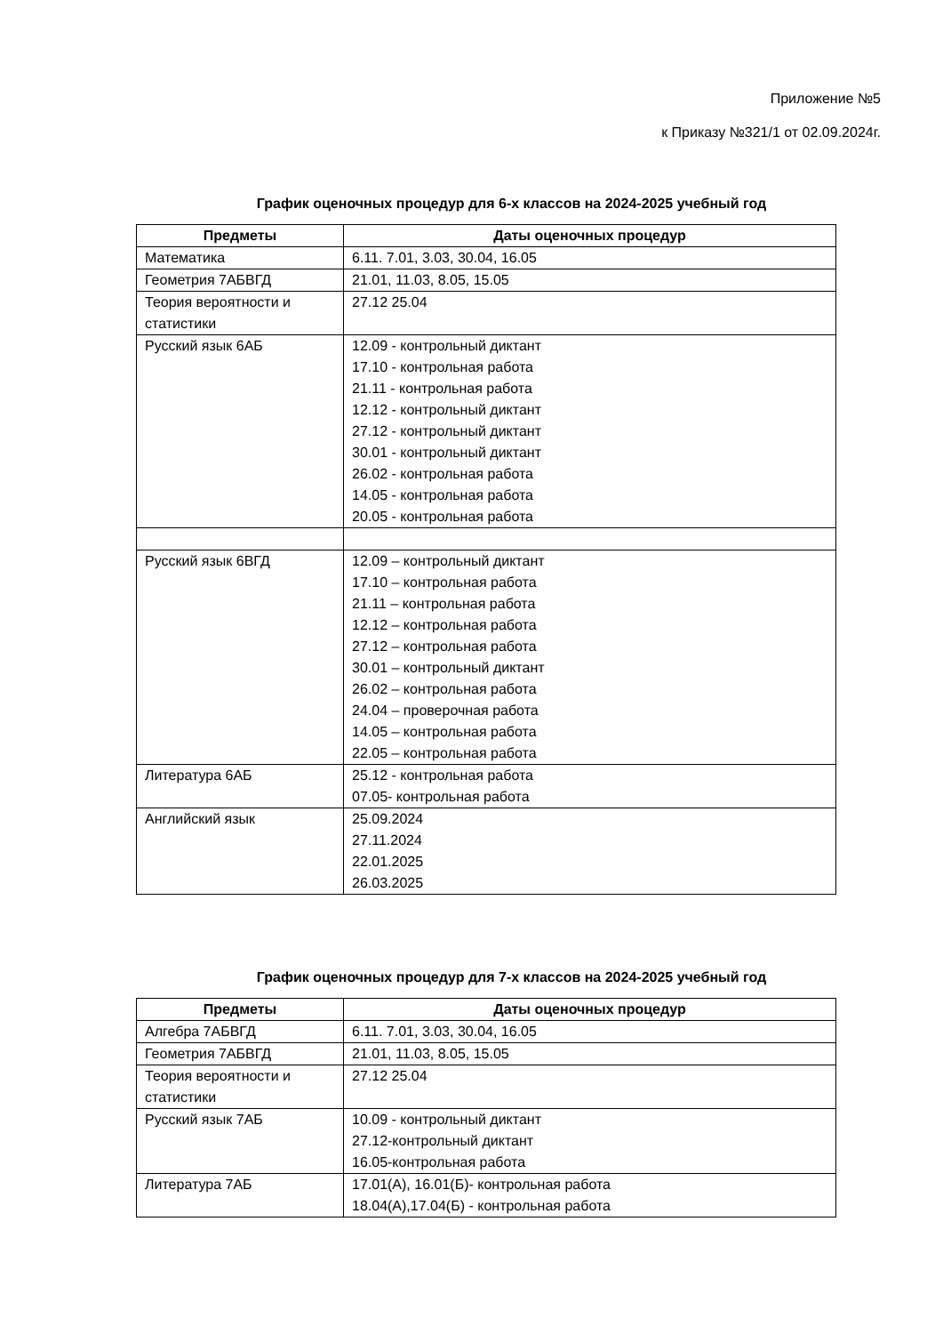Приложение №5
к Приказу №321/1 от 02.09.2024г.
График оценочных процедур для 6-х классов на 2024-2025 учебный год
| Предметы | Даты оценочных процедур |
| --- | --- |
| Математика | 6.11. 7.01, 3.03, 30.04, 16.05 |
| Геометрия 7АБВГД | 21.01, 11.03, 8.05, 15.05 |
| Теория вероятности и статистики | 27.12 25.04 |
| Русский язык 6АБ | 12.09 - контрольный диктант 17.10 - контрольная работа 21.11 - контрольная работа 12.12 - контрольный диктант 27.12 - контрольный диктант 30.01 - контрольный диктант 26.02 - контрольная работа 14.05 - контрольная работа 20.05 - контрольная работа |
| Русский язык 6ВГД | 12.09 – контрольный диктант 17.10 – контрольная работа 21.11 – контрольная работа 12.12 – контрольная работа 27.12 – контрольная работа 30.01 – контрольный диктант 26.02 – контрольная работа 24.04 – проверочная работа 14.05 – контрольная работа 22.05 – контрольная работа |
| Литература 6АБ | 25.12 - контрольная работа 07.05- контрольная работа |
| Английский язык | 25.09.2024 27.11.2024 22.01.2025 26.03.2025 |
График оценочных процедур для 7-х классов на 2024-2025 учебный год
| Предметы | Даты оценочных процедур |
| --- | --- |
| Алгебра 7АБВГД | 6.11. 7.01, 3.03, 30.04, 16.05 |
| Геометрия 7АБВГД | 21.01, 11.03, 8.05, 15.05 |
| Теория вероятности и статистики | 27.12 25.04 |
| Русский язык 7АБ | 10.09 - контрольный диктант 27.12-контрольный диктант 16.05-контрольная работа |
| Литература 7АБ | 17.01(А), 16.01(Б)- контрольная работа 18.04(А),17.04(Б) - контрольная работа |